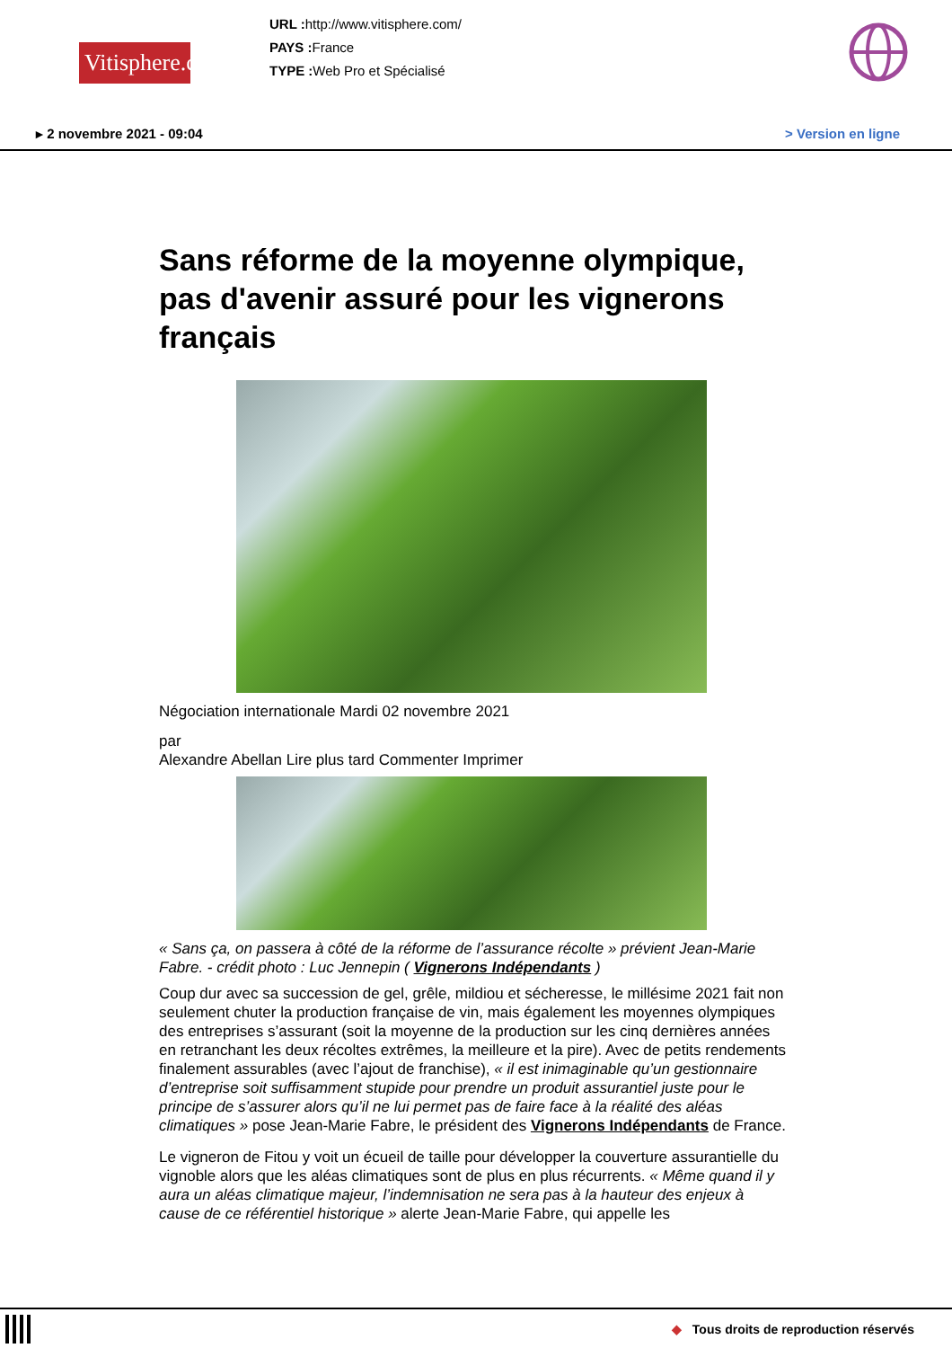Vitisphere.com
URL : http://www.vitisphere.com/
PAYS : France
TYPE : Web Pro et Spécialisé
▸ 2 novembre 2021 - 09:04 > Version en ligne
Sans réforme de la moyenne olympique, pas d'avenir assuré pour les vignerons français
Négociation internationale Mardi 02 novembre 2021
par
Alexandre Abellan Lire plus tard Commenter Imprimer
« Sans ça, on passera à côté de la réforme de l’assurance récolte » prévient Jean-Marie Fabre. - crédit photo : Luc Jennepin ( Vignerons Indépendants )
Coup dur avec sa succession de gel, grêle, mildiou et sécheresse, le millésime 2021 fait non seulement chuter la production française de vin, mais également les moyennes olympiques des entreprises s’assurant (soit la moyenne de la production sur les cinq dernières années en retranchant les deux récoltes extrêmes, la meilleure et la pire). Avec de petits rendements finalement assurables (avec l’ajout de franchise), « il est inimaginable qu’un gestionnaire d’entreprise soit suffisamment stupide pour prendre un produit assurantiel juste pour le principe de s’assurer alors qu’il ne lui permet pas de faire face à la réalité des aléas climatiques » pose Jean-Marie Fabre, le président des Vignerons Indépendants de France.
Le vigneron de Fitou y voit un écueil de taille pour développer la couverture assurantielle du vignoble alors que les aléas climatiques sont de plus en plus récurrents. « Même quand il y aura un aléas climatique majeur, l’indemnisation ne sera pas à la hauteur des enjeux à cause de ce référentiel historique » alerte Jean-Marie Fabre, qui appelle les
◆ Tous droits de reproduction réservés